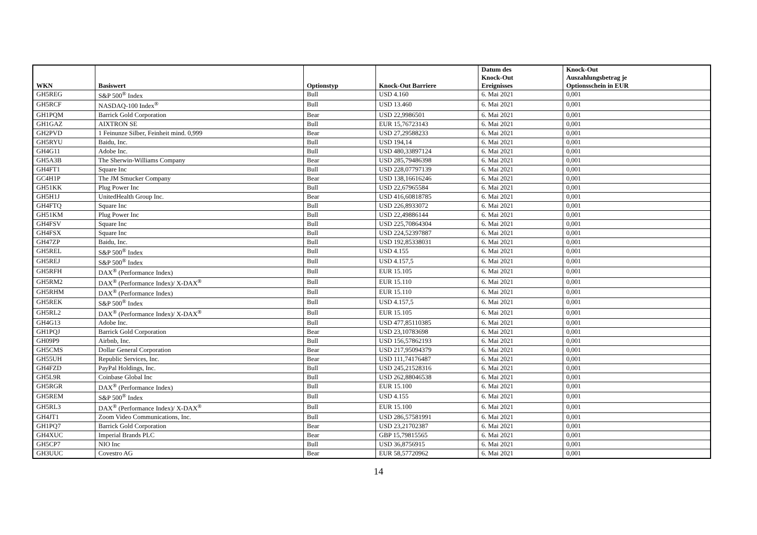| WKN | Basiswert | Optionstyp | Knock-Out Barriere | Datum des Knock-Out Ereignisses | Knock-Out Auszahlungsbetrag je Optionsschein in EUR |
| --- | --- | --- | --- | --- | --- |
| GH5REG | S&P 500<sup>®</sup> Index | Bull | USD 4.160 | 6. Mai 2021 | 0,001 |
| GH5RCF | NASDAQ-100 Index<sup>®</sup> | Bull | USD 13.460 | 6. Mai 2021 | 0,001 |
| GH1PQM | Barrick Gold Corporation | Bear | USD 22,9986501 | 6. Mai 2021 | 0,001 |
| GH1GAZ | AIXTRON SE | Bull | EUR 15,76723143 | 6. Mai 2021 | 0,001 |
| GH2PVD | 1 Feinunze Silber, Feinheit mind. 0,999 | Bear | USD 27,29588233 | 6. Mai 2021 | 0,001 |
| GH5RYU | Baidu, Inc. | Bull | USD 194,14 | 6. Mai 2021 | 0,001 |
| GH4G11 | Adobe Inc. | Bull | USD 480,33897124 | 6. Mai 2021 | 0,001 |
| GH5A3B | The Sherwin-Williams Company | Bear | USD 285,79486398 | 6. Mai 2021 | 0,001 |
| GH4FT1 | Square Inc | Bull | USD 228,07797139 | 6. Mai 2021 | 0,001 |
| GC4H1P | The JM Smucker Company | Bear | USD 138,16616246 | 6. Mai 2021 | 0,001 |
| GH51KK | Plug Power Inc | Bull | USD 22,67965584 | 6. Mai 2021 | 0,001 |
| GH5H1J | UnitedHealth Group Inc. | Bear | USD 416,60818785 | 6. Mai 2021 | 0,001 |
| GH4FTQ | Square Inc | Bull | USD 226,8933072 | 6. Mai 2021 | 0,001 |
| GH51KM | Plug Power Inc | Bull | USD 22,49886144 | 6. Mai 2021 | 0,001 |
| GH4FSV | Square Inc | Bull | USD 225,70864304 | 6. Mai 2021 | 0,001 |
| GH4FSX | Square Inc | Bull | USD 224,52397887 | 6. Mai 2021 | 0,001 |
| GH47ZP | Baidu, Inc. | Bull | USD 192,85338031 | 6. Mai 2021 | 0,001 |
| GH5REL | S&P 500<sup>®</sup> Index | Bull | USD 4.155 | 6. Mai 2021 | 0,001 |
| GH5REJ | S&P 500<sup>®</sup> Index | Bull | USD 4.157,5 | 6. Mai 2021 | 0,001 |
| GH5RFH | DAX<sup>®</sup> (Performance Index) | Bull | EUR 15.105 | 6. Mai 2021 | 0,001 |
| GH5RM2 | DAX<sup>®</sup> (Performance Index)/ X-DAX<sup>®</sup> | Bull | EUR 15.110 | 6. Mai 2021 | 0,001 |
| GH5RHM | DAX<sup>®</sup> (Performance Index) | Bull | EUR 15.110 | 6. Mai 2021 | 0,001 |
| GH5REK | S&P 500<sup>®</sup> Index | Bull | USD 4.157,5 | 6. Mai 2021 | 0,001 |
| GH5RL2 | DAX<sup>®</sup> (Performance Index)/ X-DAX<sup>®</sup> | Bull | EUR 15.105 | 6. Mai 2021 | 0,001 |
| GH4G13 | Adobe Inc. | Bull | USD 477,85110385 | 6. Mai 2021 | 0,001 |
| GH1PQJ | Barrick Gold Corporation | Bear | USD 23,10783698 | 6. Mai 2021 | 0,001 |
| GH09P9 | Airbnb, Inc. | Bull | USD 156,57862193 | 6. Mai 2021 | 0,001 |
| GH5CMS | Dollar General Corporation | Bear | USD 217,95094379 | 6. Mai 2021 | 0,001 |
| GH55UH | Republic Services, Inc. | Bear | USD 111,74176487 | 6. Mai 2021 | 0,001 |
| GH4FZD | PayPal Holdings, Inc. | Bull | USD 245,21528316 | 6. Mai 2021 | 0,001 |
| GH5L9R | Coinbase Global Inc | Bull | USD 262,88046538 | 6. Mai 2021 | 0,001 |
| GH5RGR | DAX<sup>®</sup> (Performance Index) | Bull | EUR 15.100 | 6. Mai 2021 | 0,001 |
| GH5REM | S&P 500<sup>®</sup> Index | Bull | USD 4.155 | 6. Mai 2021 | 0,001 |
| GH5RL3 | DAX<sup>®</sup> (Performance Index)/ X-DAX<sup>®</sup> | Bull | EUR 15.100 | 6. Mai 2021 | 0,001 |
| GH4JT1 | Zoom Video Communications, Inc. | Bull | USD 286,57581991 | 6. Mai 2021 | 0,001 |
| GH1PQ7 | Barrick Gold Corporation | Bear | USD 23,21702387 | 6. Mai 2021 | 0,001 |
| GH4XUC | Imperial Brands PLC | Bear | GBP 15,79815565 | 6. Mai 2021 | 0,001 |
| GH5CP7 | NIO Inc | Bull | USD 36,8756915 | 6. Mai 2021 | 0,001 |
| GH3UUC | Covestro AG | Bear | EUR 58,57720962 | 6. Mai 2021 | 0,001 |
14